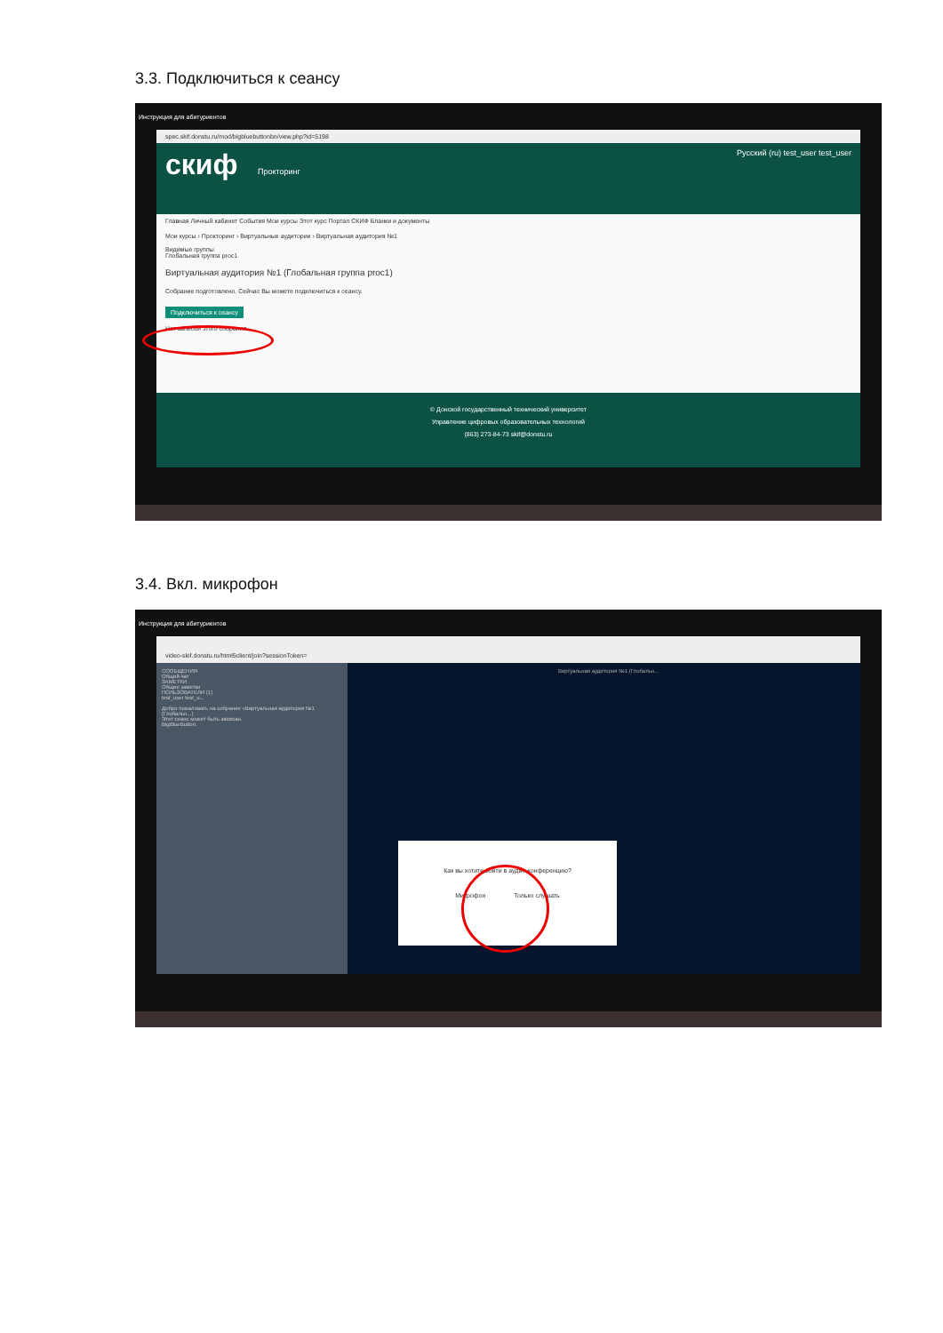3.3. Подключиться к сеансу
Инструкция для абитуриентов
spec.skif.donstu.ru/mod/bigbluebuttonbn/view.php?id=5198
скиф Прокторинг Русский (ru) test_user test_user
Главная Личный кабинет События Мои курсы Этот курс Портал СКИФ Бланки и документы
Мои курсы › Прокторинг › Виртуальные аудитории › Виртуальная аудитория №1
Видимые группы
Глобальная группа proc1
Виртуальная аудитория №1 (Глобальная группа proc1)
Собрание подготовлено. Сейчас Вы можете подключиться к сеансу.
Подключиться к сеансу
Нет записей этого собрания.
© Донской государственный технический университет
Управление цифровых образовательных технологий
(863) 273-84-73 skif@donstu.ru
3.4. Вкл. микрофон
Инструкция для абитуриентов
video-skif.donstu.ru/html5client/join?sessionToken=
СООБЩЕНИЯ
Общий чат
ЗАМЕТКИ
Общие заметки
ПОЛЬЗОВАТЕЛИ (1)
test_user test_u...
Добро пожаловать на собрание «Виртуальная аудитория №1 (Глобальн...)
Этот сеанс может быть записан.
BigBlueButton.
Виртуальная аудитория №1 (Глобальн...
Как вы хотите войти в аудио-конференцию?
Микрофон Только слушать